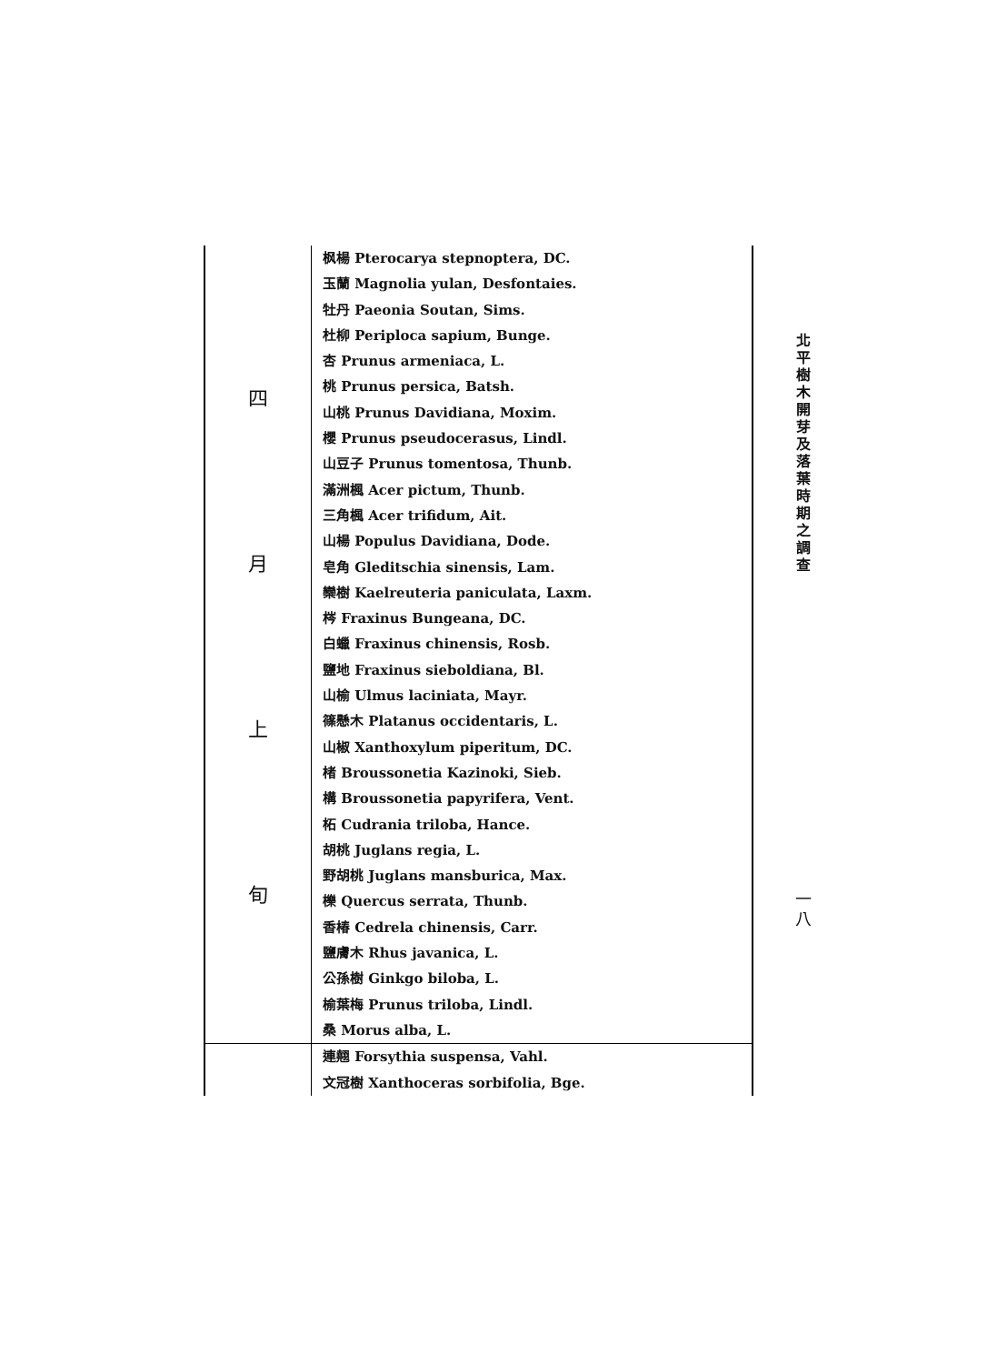| 四 月 上 旬 | 枫楊 Pterocarya stepnoptera, DC. 玉蘭 Magnolia yulan, Desfontaies. 牡丹 Paeonia Soutan, Sims. 杜柳 Periploca sapium, Bunge. 杏 Prunus armeniaca, L. 桃 Prunus persica, Batsh. 山桃 Prunus Davidiana, Moxim. 櫻 Prunus pseudocerasus, Lindl. 山豆子 Prunus tomentosa, Thunb. 滿洲楓 Acer pictum, Thunb. 三角楓 Acer trifidum, Ait. 山楊 Populus Davidiana, Dode. 皂角 Gleditschia sinensis, Lam. 欒樹 Kaelreuteria paniculata, Laxm. 梣 Fraxinus Bungeana, DC. 白蠟 Fraxinus chinensis, Rosb. 鹽地 Fraxinus sieboldiana, Bl. 山榆 Ulmus laciniata, Mayr. 篠懸木 Platanus occidentaris, L. 山椒 Xanthoxylum piperitum, DC. 楮 Broussonetia Kazinoki, Sieb. 構 Broussonetia papyrifera, Vent. 柘 Cudrania triloba, Hance. 胡桃 Juglans regia, L. 野胡桃 Juglans mansburica, Max. 櫟 Quercus serrata, Thunb. 香椿 Cedrela chinensis, Carr. 鹽膚木 Rhus javanica, L. 公孫樹 Ginkgo biloba, L. 榆葉梅 Prunus triloba, Lindl. 桑 Morus alba, L. |
| | 連翹 Forsythia suspensa, Vahl. 文冠樹 Xanthoceras sorbifolia, Bge. |
北平樹木開芽及落葉時期之調查
一八